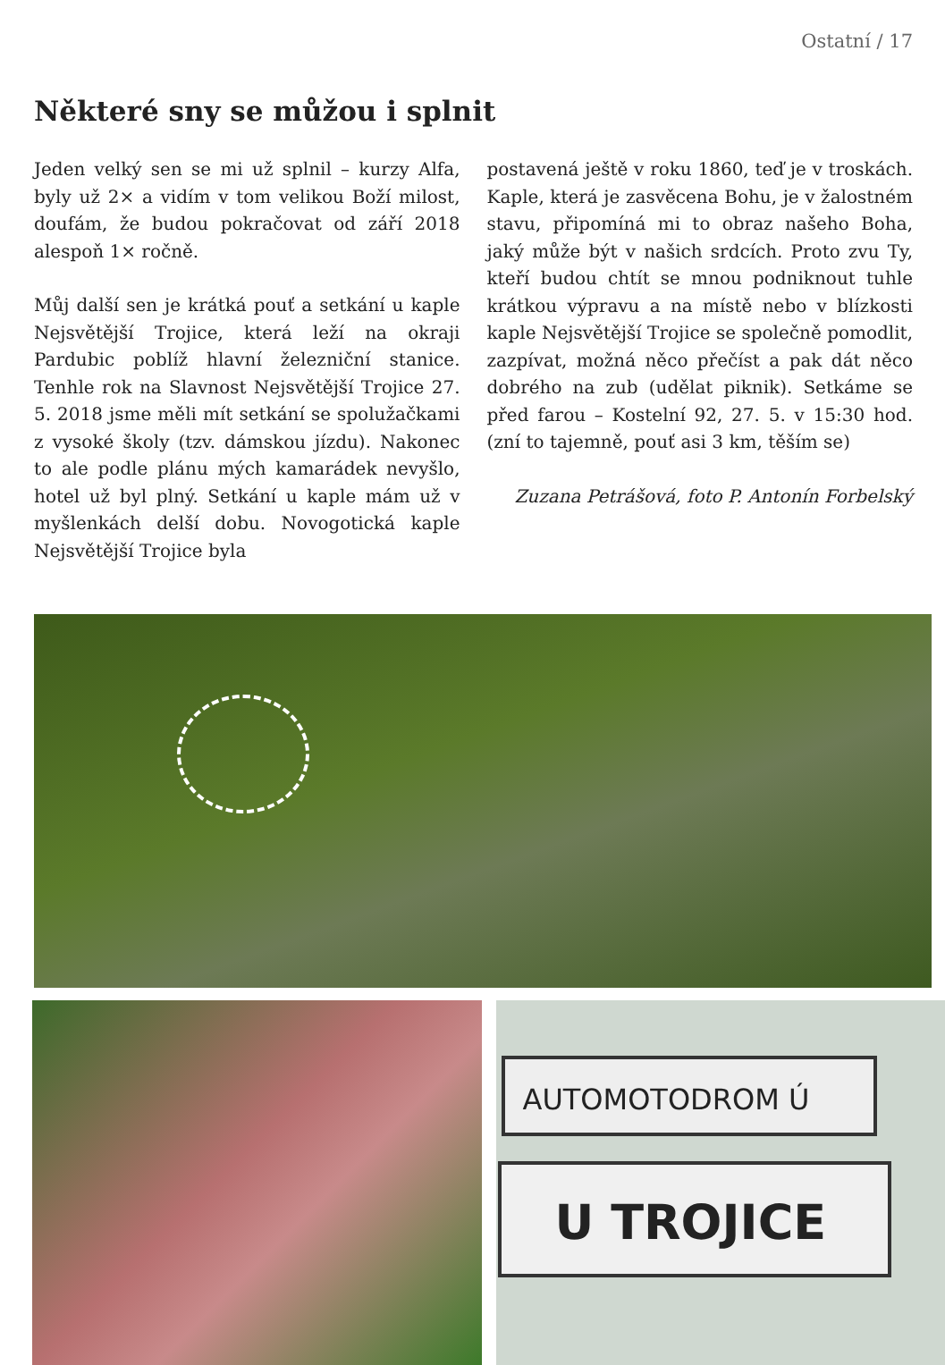Ostatní / 17
Některé sny se můžou i splnit
Jeden velký sen se mi už splnil – kurzy Alfa, byly už 2× a vidím v tom velikou Boží milost, doufám, že budou pokračovat od září 2018 alespoň 1× ročně.
Můj další sen je krátká pouť a setkání u kaple Nejsvětější Trojice, která leží na okraji Pardubic poblíž hlavní železniční stanice. Tenhle rok na Slavnost Nejsvětější Trojice 27. 5. 2018 jsme měli mít setkání se spolužačkami z vysoké školy (tzv. dámskou jízdu). Nakonec to ale podle plánu mých kamarádek nevyšlo, hotel už byl plný. Setkání u kaple mám už v myšlenkách delší dobu. Novogotická kaple Nejsvětější Trojice byla
postavená ještě v roku 1860, teď je v troskách. Kaple, která je zasvěcena Bohu, je v žalostném stavu, připomíná mi to obraz našeho Boha, jaký může být v našich srdcích. Proto zvu Ty, kteří budou chtít se mnou podniknout tuhle krátkou výpravu a na místě nebo v blízkosti kaple Nejsvětější Trojice se společně pomodlit, zazpívat, možná něco přečíst a pak dát něco dobrého na zub (udělat piknik). Setkáme se před farou – Kostelní 92, 27. 5. v 15:30 hod. (zní to tajemně, pouť asi 3 km, těším se)
Zuzana Petrášová, foto P. Antonín Forbelský
AUTOMOTODROM Ú
U TROJICE